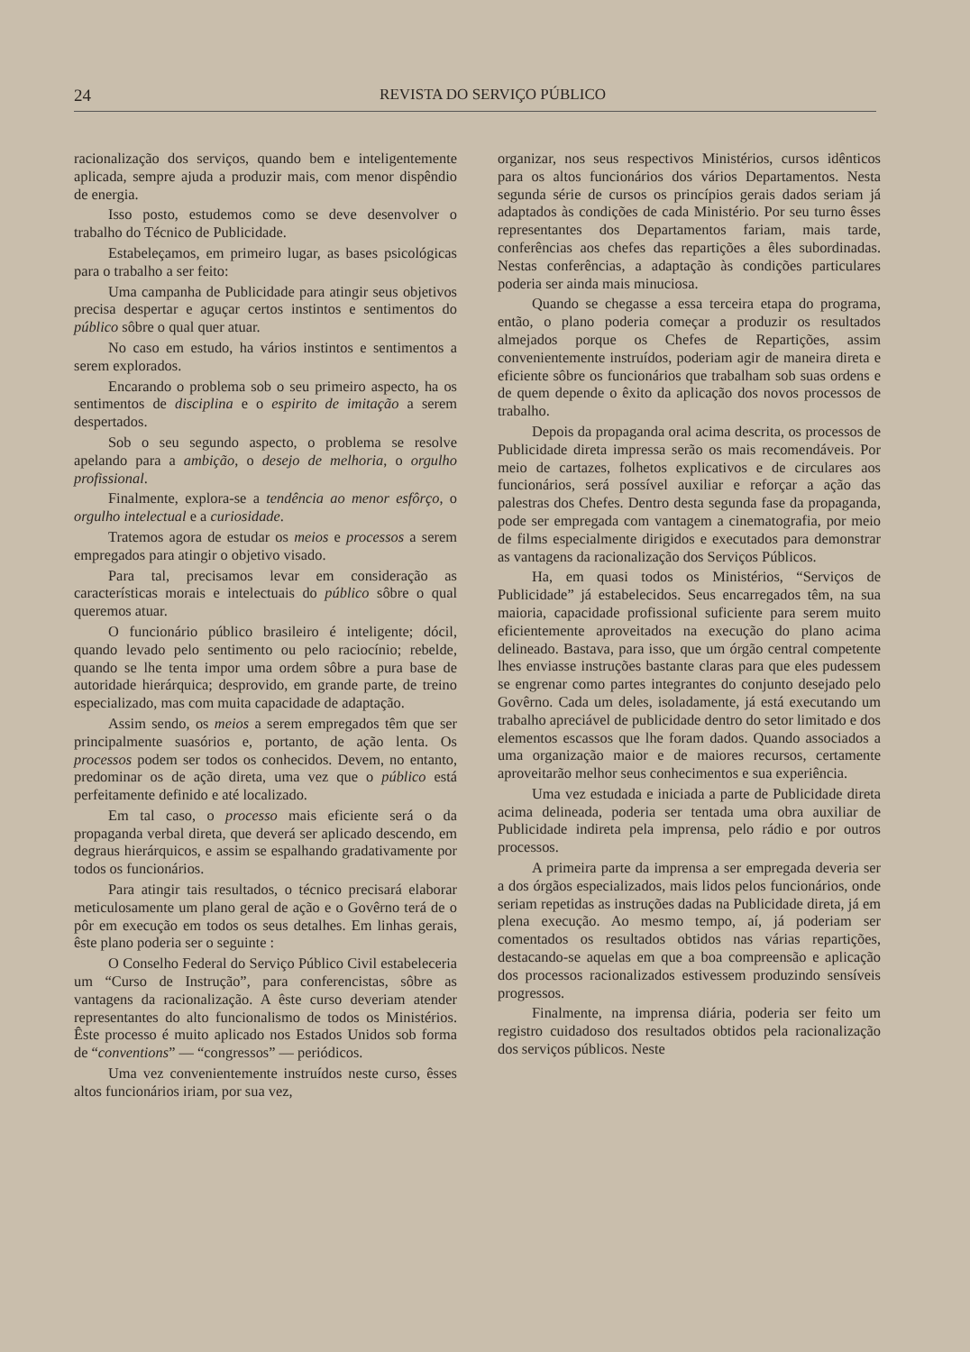24 REVISTA DO SERVIÇO PÚBLICO
racionalização dos serviços, quando bem e inteligentemente aplicada, sempre ajuda a produzir mais, com menor dispêndio de energia.
Isso posto, estudemos como se deve desenvolver o trabalho do Técnico de Publicidade.
Estabeleçamos, em primeiro lugar, as bases psicológicas para o trabalho a ser feito:
Uma campanha de Publicidade para atingir seus objetivos precisa despertar e aguçar certos instintos e sentimentos do público sôbre o qual quer atuar.
No caso em estudo, ha vários instintos e sentimentos a serem explorados.
Encarando o problema sob o seu primeiro aspecto, ha os sentimentos de disciplina e o espirito de imitação a serem despertados.
Sob o seu segundo aspecto, o problema se resolve apelando para a ambição, o desejo de melhoria, o orgulho profissional.
Finalmente, explora-se a tendência ao menor esfôrço, o orgulho intelectual e a curiosidade.
Tratemos agora de estudar os meios e processos a serem empregados para atingir o objetivo visado.
Para tal, precisamos levar em consideração as características morais e intelectuais do público sôbre o qual queremos atuar.
O funcionário público brasileiro é inteligente; dócil, quando levado pelo sentimento ou pelo raciocínio; rebelde, quando se lhe tenta impor uma ordem sôbre a pura base de autoridade hierárquica; desprovido, em grande parte, de treino especializado, mas com muita capacidade de adaptação.
Assim sendo, os meios a serem empregados têm que ser principalmente suasórios e, portanto, de ação lenta. Os processos podem ser todos os conhecidos. Devem, no entanto, predominar os de ação direta, uma vez que o público está perfeitamente definido e até localizado.
Em tal caso, o processo mais eficiente será o da propaganda verbal direta, que deverá ser aplicado descendo, em degraus hierárquicos, e assim se espalhando gradativamente por todos os funcionários.
Para atingir tais resultados, o técnico precisará elaborar meticulosamente um plano geral de ação e o Govêrno terá de o pôr em execução em todos os seus detalhes. Em linhas gerais, êste plano poderia ser o seguinte :
O Conselho Federal do Serviço Público Civil estabeleceria um “Curso de Instrução”, para conferencistas, sôbre as vantagens da racionalização. A êste curso deveriam atender representantes do alto funcionalismo de todos os Ministérios. Êste processo é muito aplicado nos Estados Unidos sob forma de “conventions” — “congressos” — periódicos.
Uma vez convenientemente instruídos neste curso, êsses altos funcionários iriam, por sua vez,
organizar, nos seus respectivos Ministérios, cursos idênticos para os altos funcionários dos vários Departamentos. Nesta segunda série de cursos os princípios gerais dados seriam já adaptados às condições de cada Ministério. Por seu turno êsses representantes dos Departamentos fariam, mais tarde, conferências aos chefes das repartições a êles subordinadas. Nestas conferências, a adaptação às condições particulares poderia ser ainda mais minuciosa.
Quando se chegasse a essa terceira etapa do programa, então, o plano poderia começar a produzir os resultados almejados porque os Chefes de Repartições, assim convenientemente instruídos, poderiam agir de maneira direta e eficiente sôbre os funcionários que trabalham sob suas ordens e de quem depende o êxito da aplicação dos novos processos de trabalho.
Depois da propaganda oral acima descrita, os processos de Publicidade direta impressa serão os mais recomendáveis. Por meio de cartazes, folhetos explicativos e de circulares aos funcionários, será possível auxiliar e reforçar a ação das palestras dos Chefes. Dentro desta segunda fase da propaganda, pode ser empregada com vantagem a cinematografia, por meio de films especialmente dirigidos e executados para demonstrar as vantagens da racionalização dos Serviços Públicos.
Ha, em quasi todos os Ministérios, “Serviços de Publicidade” já estabelecidos. Seus encarregados têm, na sua maioria, capacidade profissional suficiente para serem muito eficientemente aproveitados na execução do plano acima delineado. Bastava, para isso, que um órgão central competente lhes enviasse instruções bastante claras para que eles pudessem se engrenar como partes integrantes do conjunto desejado pelo Govêrno. Cada um deles, isoladamente, já está executando um trabalho apreciável de publicidade dentro do setor limitado e dos elementos escassos que lhe foram dados. Quando associados a uma organização maior e de maiores recursos, certamente aproveitarão melhor seus conhecimentos e sua experiência.
Uma vez estudada e iniciada a parte de Publicidade direta acima delineada, poderia ser tentada uma obra auxiliar de Publicidade indireta pela imprensa, pelo rádio e por outros processos.
A primeira parte da imprensa a ser empregada deveria ser a dos órgãos especializados, mais lidos pelos funcionários, onde seriam repetidas as instruções dadas na Publicidade direta, já em plena execução. Ao mesmo tempo, aí, já poderiam ser comentados os resultados obtidos nas várias repartições, destacando-se aquelas em que a boa compreensão e aplicação dos processos racionalizados estivessem produzindo sensíveis progressos.
Finalmente, na imprensa diária, poderia ser feito um registro cuidadoso dos resultados obtidos pela racionalização dos serviços públicos. Neste